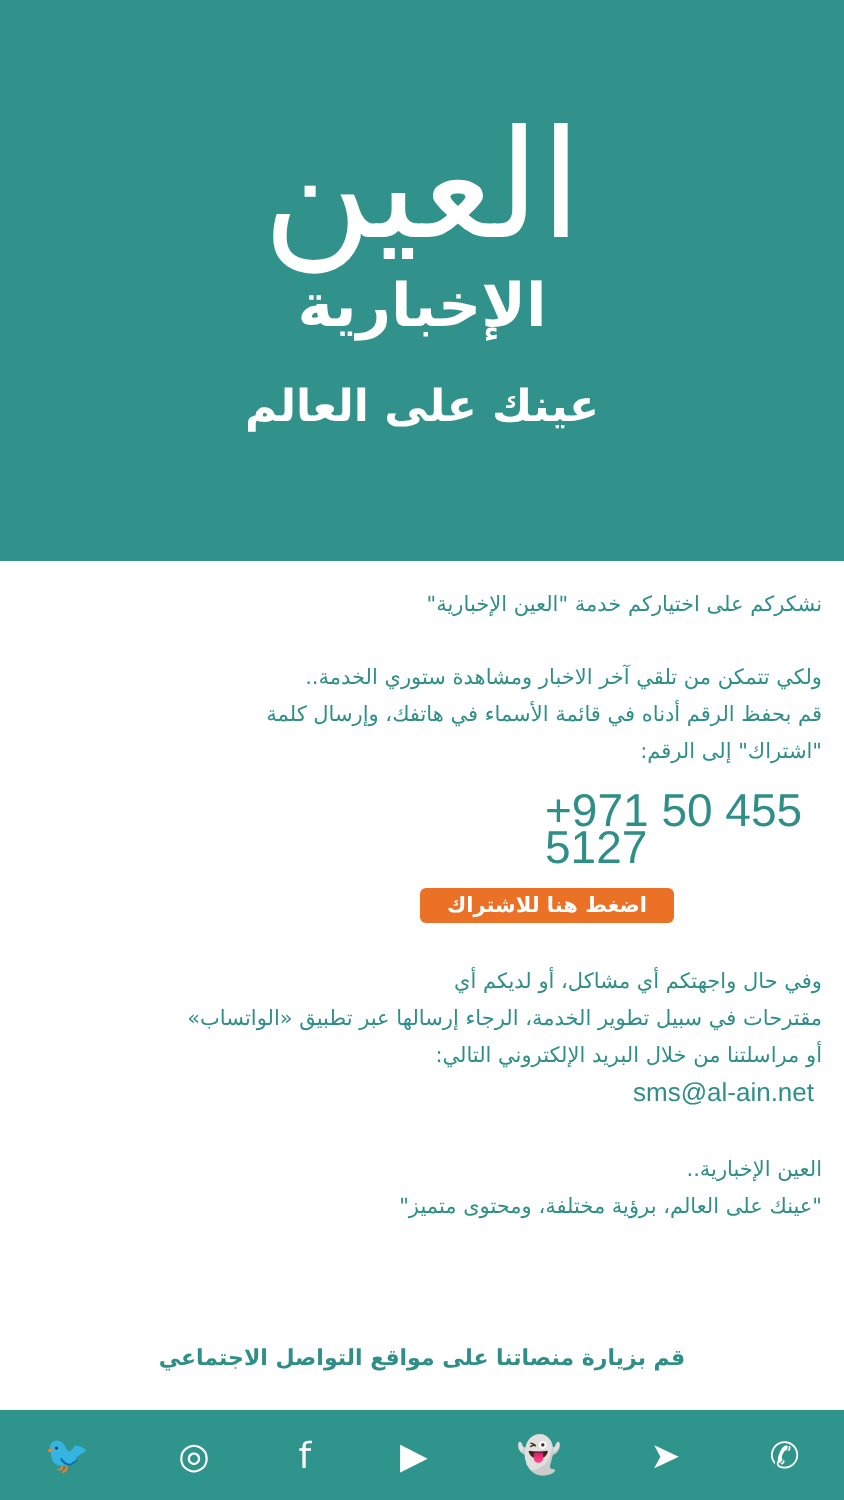العين
الإخبارية
عينك على العالم
نشكركم على اختياركم خدمة "العين الإخبارية"
ولكي تتمكن من تلقي آخر الاخبار ومشاهدة ستوري الخدمة..
قم بحفظ الرقم أدناه في قائمة الأسماء في هاتفك، وإرسال كلمة "اشتراك" إلى الرقم:
+971 50 455 5127
اضغط هنا للاشتراك
وفي حال واجهتكم أي مشاكل، أو لديكم أي
مقترحات في سبيل تطوير الخدمة، الرجاء إرسالها عبر تطبيق «الواتساب»
أو مراسلتنا من خلال البريد الإلكتروني التالي:
sms@al-ain.net
العين الإخبارية..
"عينك على العالم، برؤية مختلفة، ومحتوى متميز"
قم بزيارة منصاتنا على مواقع التواصل الاجتماعي
🐦 ◎ f ▶ 👻 ➤ ✆